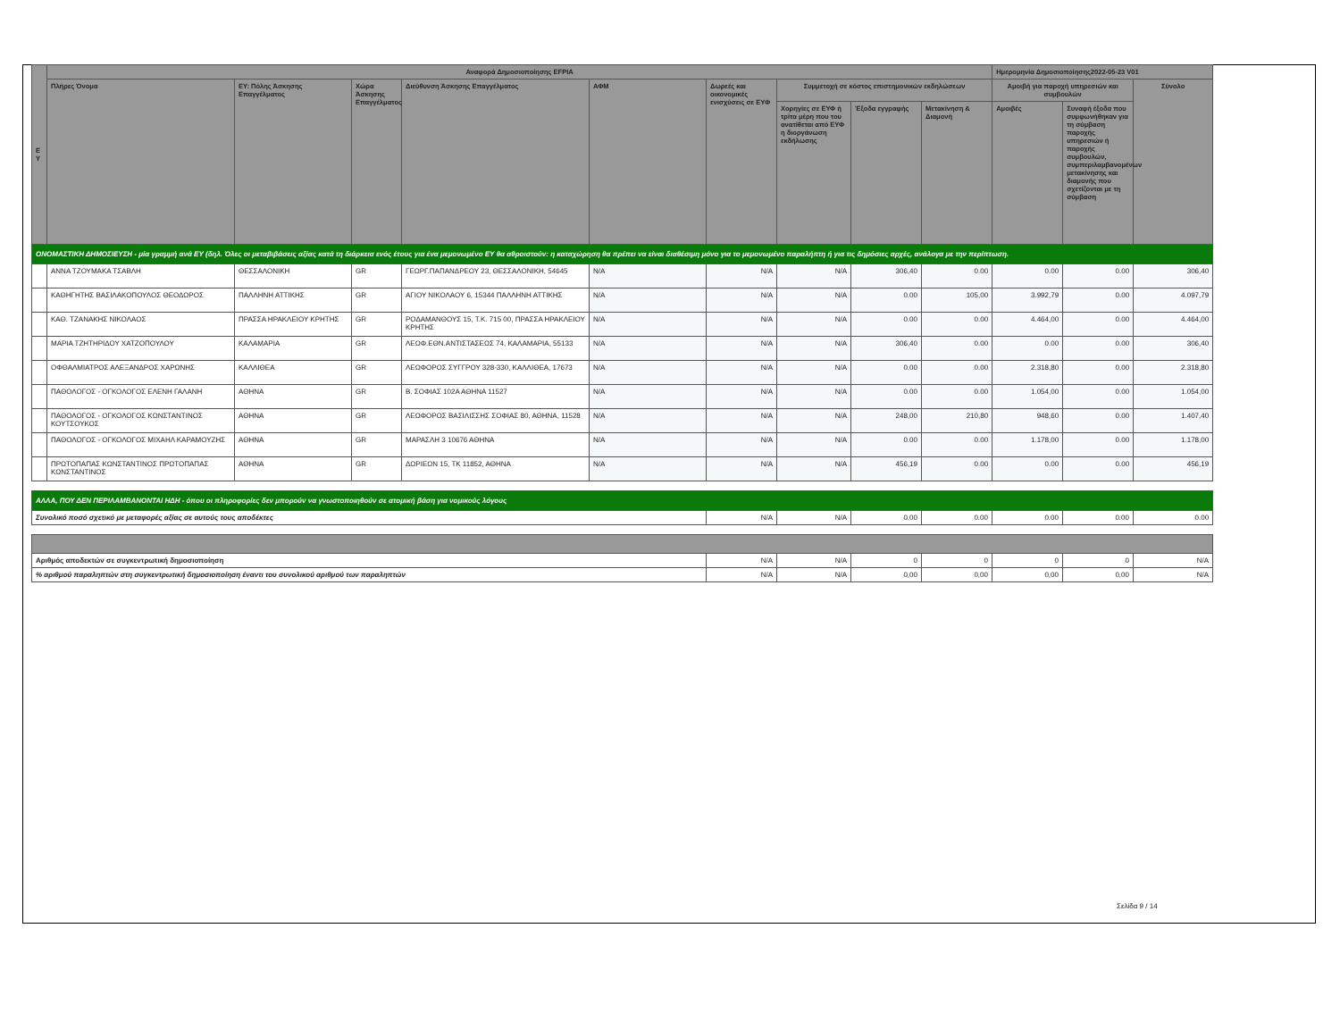| Ε Υ | Αναφορά Δημοσιοποίησης EFPIA | | | | | | | | | Ημερομηνία Δημοσιοποίησης2022-05-23 V01 | | | |
| --- | --- | --- | --- | --- | --- | --- | --- | --- | --- | --- | --- | --- | --- |
| | Πλήρες Όνομα | ΕΥ: Πόλης Άσκησης Επαγγέλματος | Χώρα Άσκησης Επαγγέλματος | Διεύθυνση Άσκησης Επαγγέλματος | ΑΦΜ | Δωρεές και οικονομικές ενισχύσεις σε ΕΥΦ | Συμμετοχή σε κόστος επιστημονικών εκδηλώσεων | | | Αμοιβή για παροχή υπηρεσιών και συμβουλών | | Σύνολο | |
| | | | | | | | Χορηγίες σε ΕΥΦ ή τρίτα μέρη που του ανατίθεται από ΕΥΦ η διοργάνωση εκδήλωσης | Έξοδα εγγραφής | Μετακίνηση & Διαμονή | Αμοιβές | Συναφή έξοδα που συμφωνήθηκαν για τη σύμβαση παροχής υπηρεσιών ή παροχής συμβουλών, συμπεριλαμβανομένων μετακίνησης και διαμονής που σχετίζονται με τη σύμβαση | | |
| ΟΝΟΜΑΣΤΙΚΗ ΔΗΜΟΣΙΕΥΣΗ - μία γραμμή ανά ΕΥ (δηλ. Όλες οι μεταβιβάσεις αξίας κατά τη διάρκεια ενός έτους για ένα μεμονωμένο ΕΥ θα αθροιστούν: η καταχώρηση θα πρέπει να είναι διαθέσιμη μόνο για το μεμονωμένο παραλήπτη ή για τις δημόσιες αρχές, ανάλογα με την περίπτωση. | | | | | | | | | | | | | |
| | ΑΝΝΑ ΤΖΟΥΜΑΚΑ ΤΣΑΒΛΗ | ΘΕΣΣΑΛΟΝΙΚΗ | GR | ΓΕΩΡΓ.ΠΑΠΑΝΔΡΕΟΥ 23, ΘΕΣΣΑΛΟΝΙΚΗ, 54645 | N/A | N/A | N/A | 306,40 | 0.00 | 0.00 | 0.00 | 306,40 | |
| | ΚΑΘΗΓΗΤΗΣ ΒΑΣΙΛΑΚΟΠΟΥΛΟΣ ΘΕΟΔΩΡΟΣ | ΠΑΛΛΗΝΗ ΑΤΤΙΚΗΣ | GR | ΑΓΙΟΥ ΝΙΚΟΛΑΟΥ 6, 15344 ΠΑΛΛΗΝΗ ΑΤΤΙΚΗΣ | N/A | N/A | N/A | 0.00 | 105,00 | 3.992,79 | 0.00 | 4.097,79 | |
| | ΚΑΘ. ΤΖΑΝΑΚΗΣ ΝΙΚΟΛΑΟΣ | ΠΡΑΣΣΑ ΗΡΑΚΛΕΙΟΥ ΚΡΗΤΗΣ | GR | ΡΟΔΑΜΑΝΘΟΥΣ 15, Τ.Κ. 715 00, ΠΡΑΣΣΑ ΗΡΑΚΛΕΙΟΥ ΚΡΗΤΗΣ | N/A | N/A | N/A | 0.00 | 0.00 | 4.464,00 | 0.00 | 4.464,00 | |
| | ΜΑΡΙΑ ΤΖΗΤΗΡΙΔΟΥ ΧΑΤΖΟΠΟΥΛΟΥ | ΚΑΛΑΜΑΡΙΑ | GR | ΛΕΩΦ.ΕΘΝ.ΑΝΤΙΣΤΑΣΕΩΣ 74, ΚΑΛΑΜΑΡΙΑ, 55133 | N/A | N/A | N/A | 306,40 | 0.00 | 0.00 | 0.00 | 306,40 | |
| | ΟΦΘΑΛΜΙΑΤΡΟΣ ΑΛΕΞΑΝΔΡΟΣ ΧΑΡΩΝΗΣ | ΚΑΛΛΙΘΕΑ | GR | ΛΕΩΦΟΡΟΣ ΣΥΓΓΡΟΥ 328-330, ΚΑΛΛΙΘΕΑ, 17673 | N/A | N/A | N/A | 0.00 | 0.00 | 2.318,80 | 0.00 | 2.318,80 | |
| | ΠΑΘΟΛΟΓΟΣ - ΟΓΚΟΛΟΓΟΣ ΕΛΕΝΗ ΓΑΛΑΝΗ | ΑΘΗΝΑ | GR | Β. ΣΟΦΙΑΣ 102Α ΑΘΗΝΑ 11527 | N/A | N/A | N/A | 0.00 | 0.00 | 1.054,00 | 0.00 | 1.054,00 | |
| | ΠΑΘΟΛΟΓΟΣ - ΟΓΚΟΛΟΓΟΣ ΚΩΝΣΤΑΝΤΙΝΟΣ ΚΟΥΤΣΟΥΚΟΣ | ΑΘΗΝΑ | GR | ΛΕΩΦΟΡΟΣ ΒΑΣΙΛΙΣΣΗΣ ΣΟΦΙΑΣ 80, ΑΘΗΝΑ, 11528 | N/A | N/A | N/A | 248,00 | 210,80 | 948,60 | 0.00 | 1.407,40 | |
| | ΠΑΘΟΛΟΓΟΣ - ΟΓΚΟΛΟΓΟΣ ΜΙΧΑΗΛ ΚΑΡΑΜΟΥΖΗΣ | ΑΘΗΝΑ | GR | ΜΑΡΑΣΛΗ 3 10676 ΑΘΗΝΑ | N/A | N/A | N/A | 0.00 | 0.00 | 1.178,00 | 0.00 | 1.178,00 | |
| | ΠΡΩΤΟΠΑΠΑΣ ΚΩΝΣΤΑΝΤΙΝΟΣ ΠΡΩΤΟΠΑΠΑΣ ΚΩΝΣΤΑΝΤΙΝΟΣ | ΑΘΗΝΑ | GR | ΔΩΡΙΕΩΝ 15, ΤΚ 11852, ΑΘΗΝΑ | N/A | N/A | N/A | 456,19 | 0.00 | 0.00 | 0.00 | 456,19 | |
| ΑΛΛΑ, ΠΟΥ ΔΕΝ ΠΕΡΙΛΑΜΒΑΝΟΝΤΑΙ ΗΔΗ - όπου οι πληροφορίες δεν μπορούν να γνωστοποιηθούν σε ατομική βάση για νομικούς λόγους | | | | | | | |
| Συνολικό ποσό σχετικό με μεταφορές αξίας σε αυτούς τους αποδέκτες | N/A | N/A | 0.00 | 0.00 | 0.00 | 0.00 | 0.00 |
| Αριθμός αποδεκτών σε συγκεντρωτική δημοσιοποίηση | N/A | N/A | 0 | 0 | 0 | 0 | N/A |
| % αριθμού παραληπτών στη συγκεντρωτική δημοσιοποίηση έναντι του συνολικού αριθμού των παραληπτών | N/A | N/A | 0,00 | 0,00 | 0,00 | 0,00 | N/A |
Σελίδα 9 / 14